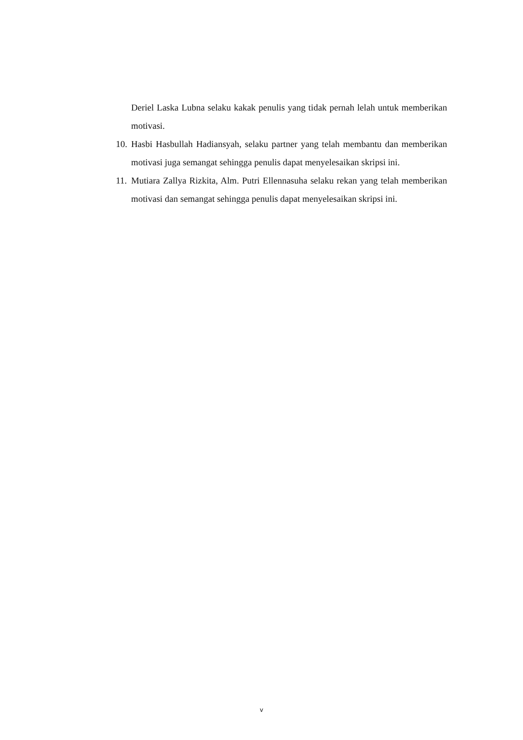Deriel Laska Lubna selaku kakak penulis yang tidak pernah lelah untuk memberikan motivasi.
10.
Hasbi Hasbullah Hadiansyah, selaku partner yang telah membantu dan memberikan motivasi juga semangat sehingga penulis dapat menyelesaikan skripsi ini.
11.
Mutiara Zallya Rizkita, Alm. Putri Ellennasuha selaku rekan yang telah memberikan motivasi dan semangat sehingga penulis dapat menyelesaikan skripsi ini.
v